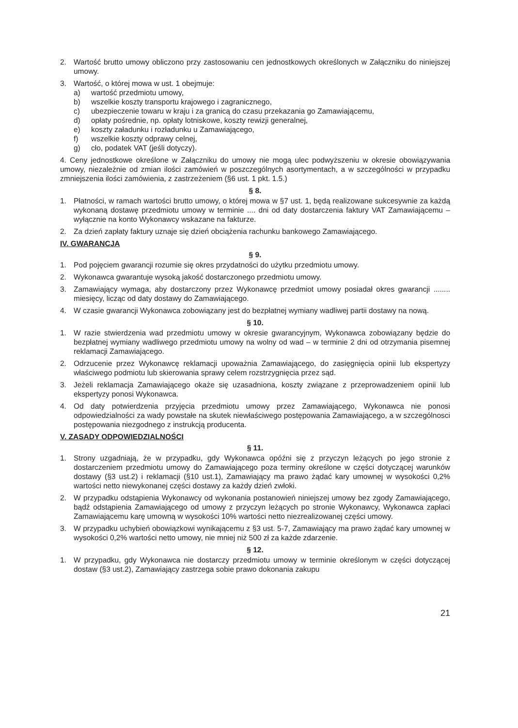2. Wartość brutto umowy obliczono przy zastosowaniu cen jednostkowych określonych w Załączniku do niniejszej umowy.
3. Wartość, o której mowa w ust. 1 obejmuje:
a) wartość przedmiotu umowy,
b) wszelkie koszty transportu krajowego i zagranicznego,
c) ubezpieczenie towaru w kraju i za granicą do czasu przekazania go Zamawiającemu,
d) opłaty pośrednie, np. opłaty lotniskowe, koszty rewizji generalnej,
e) koszty załadunku i rozładunku u Zamawiającego,
f) wszelkie koszty odprawy celnej,
g) cło, podatek VAT (jeśli dotyczy).
4. Ceny jednostkowe określone w Załączniku do umowy nie mogą ulec podwyższeniu w okresie obowiązywania umowy, niezależnie od zmian ilości zamówień w poszczególnych asortymentach, a w szczególności w przypadku zmniejszenia ilości zamówienia, z zastrzeżeniem (§6 ust. 1 pkt. 1.5.)
§ 8.
1. Płatności, w ramach wartości brutto umowy, o której mowa w §7 ust. 1, będą realizowane sukcesywnie za każdą wykonaną dostawę przedmiotu umowy w terminie .... dni od daty dostarczenia faktury VAT Zamawiającemu – wyłącznie na konto Wykonawcy wskazane na fakturze.
2. Za dzień zapłaty faktury uznaje się dzień obciążenia rachunku bankowego Zamawiającego.
IV. GWARANCJA
§ 9.
1. Pod pojęciem gwarancji rozumie się okres przydatności do użytku przedmiotu umowy.
2. Wykonawca gwarantuje wysoką jakość dostarczonego przedmiotu umowy.
3. Zamawiający wymaga, aby dostarczony przez Wykonawcę przedmiot umowy posiadał okres gwarancji ........ miesięcy, licząc od daty dostawy do Zamawiającego.
4. W czasie gwarancji Wykonawca zobowiązany jest do bezpłatnej wymiany wadliwej partii dostawy na nową.
§ 10.
1. W razie stwierdzenia wad przedmiotu umowy w okresie gwarancyjnym, Wykonawca zobowiązany będzie do bezpłatnej wymiany wadliwego przedmiotu umowy na wolny od wad – w terminie 2 dni od otrzymania pisemnej reklamacji Zamawiającego.
2. Odrzucenie przez Wykonawcę reklamacji upoważnia Zamawiającego, do zasięgnięcia opinii lub ekspertyzy właściwego podmiotu lub skierowania sprawy celem rozstrzygnięcia przez sąd.
3. Jeżeli reklamacja Zamawiającego okaże się uzasadniona, koszty związane z przeprowadzeniem opinii lub ekspertyzy ponosi Wykonawca.
4. Od daty potwierdzenia przyjęcia przedmiotu umowy przez Zamawiającego, Wykonawca nie ponosi odpowiedzialności za wady powstałe na skutek niewłaściwego postępowania Zamawiającego, a w szczególnosci postępowania niezgodnego z instrukcją producenta.
V. ZASADY ODPOWIEDZIALNOŚCI
§ 11.
1. Strony uzgadniają, że w przypadku, gdy Wykonawca opóźni się z przyczyn leżących po jego stronie z dostarczeniem przedmiotu umowy do Zamawiającego poza terminy określone w części dotyczącej warunków dostawy (§3 ust.2) i reklamacji (§10 ust.1), Zamawiający ma prawo żądać kary umownej w wysokości 0,2% wartości netto niewykonanej części dostawy za każdy dzień zwłoki.
2. W przypadku odstąpienia Wykonawcy od wykonania postanowień niniejszej umowy bez zgody Zamawiającego, bądź odstąpienia Zamawiającego od umowy z przyczyn leżących po stronie Wykonawcy, Wykonawca zapłaci Zamawiającemu karę umowną w wysokości 10% wartości netto niezrealizowanej części umowy.
3. W przypadku uchybień obowiązkowi wynikającemu z §3 ust. 5-7, Zamawiający ma prawo żądać kary umownej w wysokości 0,2% wartości netto umowy, nie mniej niż 500 zł za każde zdarzenie.
§ 12.
1. W przypadku, gdy Wykonawca nie dostarczy przedmiotu umowy w terminie określonym w części dotyczącej dostaw (§3 ust.2), Zamawiający zastrzega sobie prawo dokonania zakupu
21